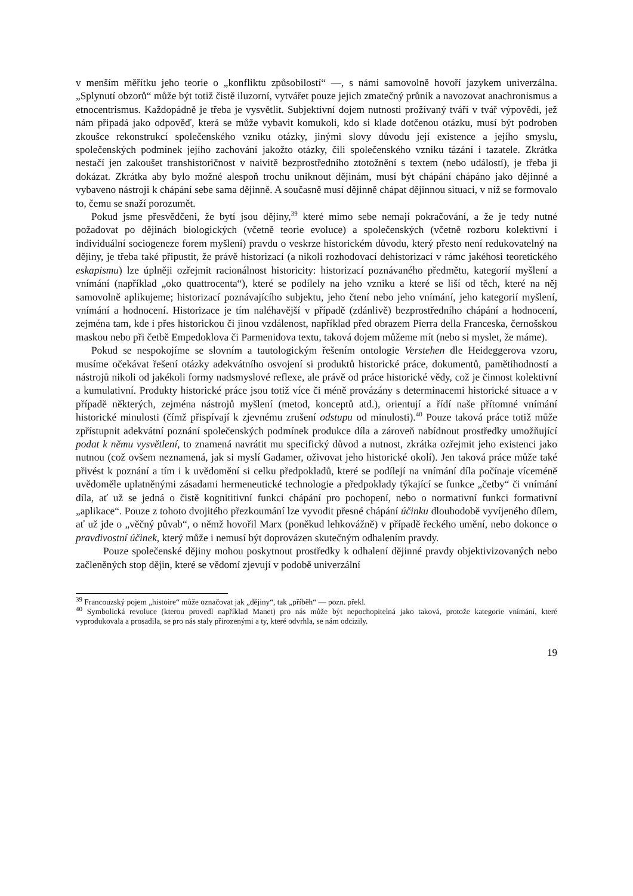v menším měřítku jeho teorie o „konfliktu způsobilostí“ —, s námi samovolně hovoří jazykem univerzálna. „Splynutí obzorů“ může být totiž čistě iluzorní, vytvářet pouze jejich zmatečný průnik a navozovat anachronismus a etnocentrismus. Každopádně je třeba je vysvětlit. Subjektivní dojem nutnosti prožívaný tváří v tvář výpovědi, jež nám připadá jako odpověď, která se může vybavit komukoli, kdo si klade dotčenou otázku, musí být podroben zkoušce rekonstrukcí společenského vzniku otázky, jinými slovy důvodu její existence a jejího smyslu, společenských podmínek jejího zachování jakožto otázky, čili společenského vzniku tázání i tazatele. Zkrátka nestačí jen zakoušet transhistoričnost v naivitě bezprostředního ztotožnění s textem (nebo událostí), je třeba ji dokázat. Zkrátka aby bylo možné alespoň trochu uniknout dějinám, musí být chápání chápáno jako dějinné a vybaveno nástroji k chápání sebe sama dějinně. A současně musí dějinně chápat dějinnou situaci, v níž se formovalo to, čemu se snaží porozumět.
Pokud jsme přesvědčeni, že bytí jsou dějiny,<sup>39</sup> které mimo sebe nemají pokračování, a že je tedy nutné požadovat po dějinách biologických (včetně teorie evoluce) a společenských (včetně rozboru kolektivní i individuální sociogeneze forem myšlení) pravdu o veskrze historickém důvodu, který přesto není redukovatelný na dějiny, je třeba také připustit, že právě historizací (a nikoli rozhodovací dehistorizací v rámc jakéhosi teoretického eskapismu) lze úplněji ozřejmit racionálnost historicity: historizací poznávaného předmětu, kategorií myšlení a vnímání (například „oko quattrocenta“), které se podílely na jeho vzniku a které se liší od těch, které na něj samovolně aplikujeme; historizací poznávajícího subjektu, jeho čtení nebo jeho vnímání, jeho kategorií myšlení, vnímání a hodnocení. Historizace je tím naléhavější v případě (zdánlivě) bezprostředního chápání a hodnocení, zejména tam, kde i přes historickou či jinou vzdálenost, například před obrazem Pierra della Franceska, černošskou maskou nebo při četbě Empedoklova či Parmenidova textu, taková dojem můžeme mít (nebo si myslet, že máme).
Pokud se nespokojíme se slovním a tautologickým řešením ontologie Verstehen dle Heideggerova vzoru, musíme očekávat řešení otázky adekvátního osvojení si produktů historické práce, dokumentů, pamětihodností a nástrojů nikoli od jakékoli formy nadsmyslové reflexe, ale právě od práce historické vědy, což je činnost kolektivní a kumulativní. Produkty historické práce jsou totiž více či méně provázány s determinacemi historické situace a v případě některých, zejména nástrojů myšlení (metod, konceptů atd.), orientují a řídí naše přítomné vnímání historické minulosti (čímž přispívají k zjevnému zrušení odstupu od minulosti).<sup>40</sup> Pouze taková práce totiž může zpřístupnit adekvátní poznání společenských podmínek produkce díla a zároveň nabídnout prostředky umožňující podat k němu vysvětlení, to znamená navrátit mu specifický důvod a nutnost, zkrátka ozřejmit jeho existenci jako nutnou (což ovšem neznamená, jak si myslí Gadamer, oživovat jeho historické okolí). Jen taková práce může také přivést k poznání a tím i k uvědomění si celku předpokladů, které se podílejí na vnímání díla počínaje víceméně uvědoměle uplatněnými zásadami hermeneutické technologie a předpoklady týkající se funkce „četby“ či vnímání díla, ať už se jedná o čistě kognititivní funkci chápání pro pochopení, nebo o normativní funkci formativní „aplikace“. Pouze z tohoto dvojitého přezkoumání lze vyvodit přesné chápání účinku dlouhodobě vyvíjeného dílem, ať už jde o „věčný půvab“, o němž hovořil Marx (poněkud lehkovážně) v případě řeckého umění, nebo dokonce o pravdivostní účinek, který může i nemusí být doprovázen skutečným odhalením pravdy.
Pouze společenské dějiny mohou poskytnout prostředky k odhalení dějinné pravdy objektivizovaných nebo začleněných stop dějin, které se vědomí zjevují v podobě univerzální
<sup>39</sup> Francouzský pojem „histoire“ může označovat jak „dějiny“, tak „příběh“ — pozn. překl.
<sup>40</sup> Symbolická revoluce (kterou provedl například Manet) pro nás může být nepochopitelná jako taková, protože kategorie vnímání, které vyprodukovala a prosadila, se pro nás staly přirozenými a ty, které odvrhla, se nám odcizily.
19